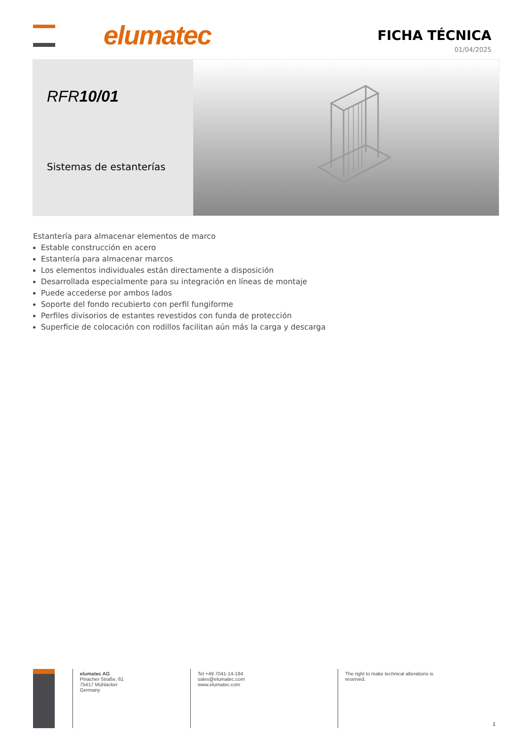elumatec
FICHA TÉCNICA
01/04/2025
RFR10/01
Sistemas de estanterías
Estantería para almacenar elementos de marco
Estable construcción en acero
Estantería para almacenar marcos
Los elementos individuales están directamente a disposición
Desarrollada especialmente para su integración en líneas de montaje
Puede accederse por ambos lados
Soporte del fondo recubierto con perfil fungiforme
Perfiles divisorios de estantes revestidos con funda de protección
Superficie de colocación con rodillos facilitan aún más la carga y descarga
elumatec AG
Pinacher Straße, 61
75417 Mühlacker
Germany
Tel +49 7041-14-184
sales@elumatec.com
www.elumatec.com
The right to make technical alterations is reserved.
1